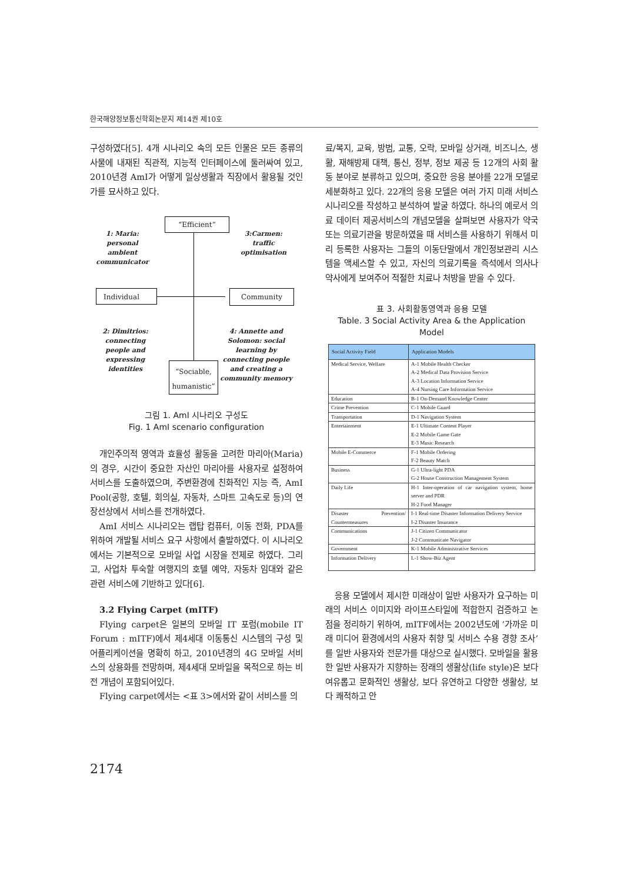한국해양정보통신학회논문지 제14권 제10호
구성하였다[5]. 4개 시나리오 속의 모든 인물은 모든 종류의 사물에 내재된 직관적, 지능적 인터페이스에 둘러싸여 있고, 2010년경 AmI가 어떻게 일상생활과 직장에서 활용될 것인가를 묘사하고 있다.
“Efficient”
1: Maria: personal ambient communicator
3:Carmen: traffic optimisation
Individual Community
2: Dimitrios: connecting people and expressing identities
4: Annette and Solomon: social learning by connecting people and creating a community memory
“Sociable, humanistic”
그림 1. AmI 시나리오 구성도
Fig. 1 AmI scenario configuration
개인주의적 영역과 효율성 활동을 고려한 마리아(Maria)의 경우, 시간이 중요한 자산인 마리아를 사용자로 설정하여 서비스를 도출하였으며, 주변환경에 친화적인 지능 즉, AmI Pool(공항, 호텔, 회의실, 자동차, 스마트 고속도로 등)의 연장선상에서 서비스를 전개하였다.
AmI 서비스 시나리오는 랩탑 컴퓨터, 이동 전화, PDA를 위하여 개발될 서비스 요구 사항에서 출발하였다. 이 시나리오에서는 기본적으로 모바일 사업 시장을 전제로 하였다. 그리고, 사업차 투숙할 여행지의 호텔 예약, 자동차 임대와 같은 관련 서비스에 기반하고 있다[6].
3.2 Flying Carpet (mITF)
Flying carpet은 일본의 모바일 IT 포럼(mobile IT Forum : mITF)에서 제4세대 이동통신 시스템의 구성 및 어플리케이션을 명확히 하고, 2010년경의 4G 모바일 서비스의 상용화를 전망하며, 제4세대 모바일을 목적으로 하는 비전 개념이 포함되어있다.
Flying carpet에서는 <표 3>에서와 같이 서비스를 의
료/복지, 교육, 방범, 교통, 오락, 모바일 상거래, 비즈니스, 생활, 재해방제 대책, 통신, 정부, 정보 제공 등 12개의 사회 활동 분야로 분류하고 있으며, 중요한 응용 분야를 22개 모델로 세분화하고 있다. 22개의 응용 모델은 여러 가지 미래 서비스 시나리오를 작성하고 분석하여 발굴 하였다. 하나의 예로서 의료 데이터 제공서비스의 개념모델을 살펴보면 사용자가 약국 또는 의료기관을 방문하였을 때 서비스를 사용하기 위해서 미리 등록한 사용자는 그들의 이동단말에서 개인정보관리 시스템을 액세스할 수 있고, 자신의 의료기록을 즉석에서 의사나 약사에게 보여주어 적절한 치료나 처방을 받을 수 있다.
표 3. 사회활동영역과 응용 모델
Table. 3 Social Activity Area & the Application Model
| Social Activity Field | Application Models |
| --- | --- |
| Medical Service, Welfare | A-1 Mobile Health Checker A-2 Medical Data Provision Service A-3 Location Information Service A-4 Nursing Care Information Service |
| Education | B-1 On-Demand Knowledge Center |
| Crime Prevention | C-1 Mobile Guard |
| Transportation | D-1 Navigation System |
| Entertainment | E-1 Ultimate Content Player E-2 Mobile Game Gate E-3 Music Research |
| Mobile E-Commerce | F-1 Mobile Ordering F-2 Beauty Match |
| Business | G-1 Ultra-light PDA G-2 House Construction Management System |
| Daily Life | H-1 Inter-operation of car navigation system, home server and PDR H-2 Food Manager |
| Disaster Prevention/ Countermeasures | I-1 Real-time Disaster Information Delivery Service I-2 Disaster Insurance |
| Communications | J-1 Citizen Communicator J-2 Communicate Navigator |
| Government | K-1 Mobile Administrative Services |
| Information Delivery | L-1 Show-Biz Agent |
응용 모델에서 제시한 미래상이 일반 사용자가 요구하는 미래의 서비스 이미지와 라이프스타일에 적합한지 검증하고 논점을 정리하기 위하여, mITF에서는 2002년도에 ’가까운 미래 미디어 환경에서의 사용자 취향 및 서비스 수용 경향 조사’를 일반 사용자와 전문가를 대상으로 실시했다. 모바일을 활용한 일반 사용자가 지향하는 장래의 생활상(life style)은 보다 여유롭고 문화적인 생활상, 보다 유연하고 다양한 생활상, 보다 쾌적하고 안
2174